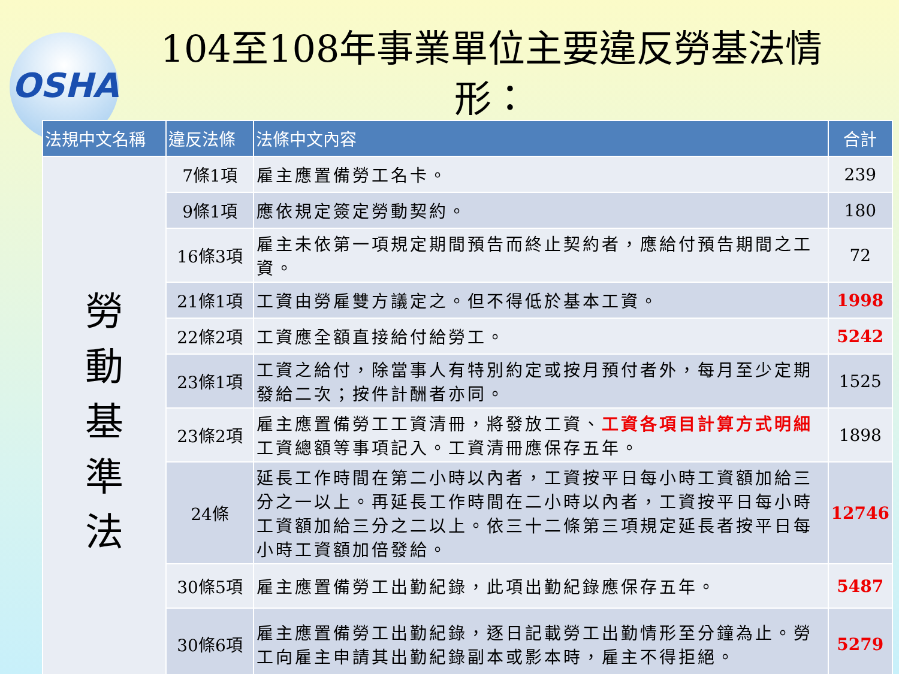OSHA
104至108年事業單位主要違反勞基法情形：
| 法規中文名稱 | 違反法條 | 法條中文內容 | 合計 |
| --- | --- | --- | --- |
| 勞 動 基 準 法 | 7條1項 | 雇主應置備勞工名卡。 | 239 |
| | 9條1項 | 應依規定簽定勞動契約。 | 180 |
| | 16條3項 | 雇主未依第一項規定期間預告而終止契約者，應給付預告期間之工資。 | 72 |
| | 21條1項 | 工資由勞雇雙方議定之。但不得低於基本工資。 | 1998 |
| | 22條2項 | 工資應全額直接給付給勞工。 | 5242 |
| | 23條1項 | 工資之給付，除當事人有特別約定或按月預付者外，每月至少定期發給二次；按件計酬者亦同。 | 1525 |
| | 23條2項 | 雇主應置備勞工工資清冊，將發放工資、 工資各項目計算方式明細 工資總額等事項記入。工資清冊應保存五年。 | 1898 |
| | 24條 | 延長工作時間在第二小時以內者，工資按平日每小時工資額加給三分之一以上。再延長工作時間在二小時以內者，工資按平日每小時工資額加給三分之二以上。依三十二條第三項規定延長者按平日每小時工資額加倍發給。 | 12746 |
| | 30條5項 | 雇主應置備勞工出勤紀錄，此項出勤紀錄應保存五年。 | 5487 |
| | 30條6項 | 雇主應置備勞工出勤紀錄，逐日記載勞工出勤情形至分鐘為止。勞工向雇主申請其出勤紀錄副本或影本時，雇主不得拒絕。 | 5279 |